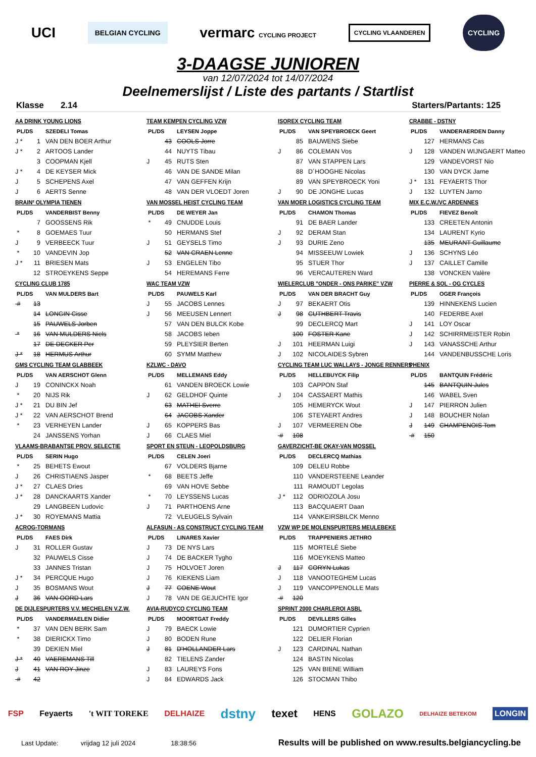UCI BELGIAN CYCLING vermarc CYCLING PROJECT CYCLING VLAANDEREN CYCLING
3-DAAGSE JUNIOREN
van 12/07/2024 tot 14/07/2024
Deelnemerslijst / Liste des partants / Startlist
Klasse 2.14 Starters/Partants: 125
AA DRINK YOUNG LIONS
| PL/DS | | SZEDELI Tomas |
| J * | 1 | VAN DEN BOER Arthur |
| J * | 2 | ARTOOS Lander |
| | 3 | COOPMAN Kjell |
| J * | 4 | DE KEYSER Mick |
| J | 5 | SCHEPENS Axel |
| J | 6 | AERTS Senne |
TEAM KEMPEN CYCLING VZW
| PL/DS | | LEYSEN Joppe |
| | 43 | COOLS Jorre |
| | 44 | NUYTS Tibau |
| J | 45 | RUTS Sten |
| | 46 | VAN DE SANDE Milan |
| | 47 | VAN GEFFEN Krijn |
| | 48 | VAN DER VLOEDT Joren |
ISOREX CYCLING TEAM
| PL/DS | | VAN SPEYBROECK Geert |
| | 85 | BAUWENS Siebe |
| J | 86 | COLEMAN Vos |
| | 87 | VAN STAPPEN Lars |
| | 88 | D´HOOGHE Nicolas |
| | 89 | VAN SPEYBROECK Yoni |
| J | 90 | DE JONGHE Lucas |
CRABBE - DSTNY
| PL/DS | | VANDERAERDEN Danny |
| | 127 | HERMANS Cas |
| J | 128 | VANDEN WIJNGAERT Matteo |
| | 129 | VANDEVORST Nio |
| | 130 | VAN DYCK Jarne |
| J * | 131 | FEYAERTS Thor |
| J | 132 | LUYTEN Jarno |
BRAIN² OLYMPIA TIENEN
| PL/DS | | VANDERBIST Benny |
| | 7 | GOOSSENS Rik |
| * | 8 | GOEMAES Tuur |
| J | 9 | VERBEECK Tuur |
| * | 10 | VANDEVIN Jop |
| J * | 11 | BRIESEN Mats |
| | 12 | STROEYKENS Seppe |
VAN MOSSEL HEIST CYCLING TEAM
| PL/DS | | DE WEYER Jan |
| * | 49 | CNUDDE Louis |
| | 50 | HERMANS Stef |
| J | 51 | GEYSELS Timo |
| | 52 | VAN CRAEN Lenne |
| J | 53 | ENGELEN Tibo |
| | 54 | HEREMANS Ferre |
VAN MOER LOGISTICS CYCLING TEAM
| PL/DS | | CHAMON Thomas |
| | 91 | DE BAER Lander |
| J | 92 | DERAM Stan |
| J | 93 | DURIE Zeno |
| | 94 | MISSEEUW Lowiek |
| | 95 | STUER Thor |
| | 96 | VERCAUTEREN Ward |
MIX E.C.W./VC ARDENNES
| PL/DS | | FIEVEZ Benoît |
| | 133 | CREETEN Antonin |
| | 134 | LAURENT Kyrio |
| | 135 | MEURANT Guillaume |
| J | 136 | SCHYNS Léo |
| J | 137 | CAILLET Camille |
| | 138 | VONCKEN Valère |
CYCLING CLUB 1785
| PL/DS | | VAN MULDERS Bart |
| # | 13 | |
| | 14 | LONGIN Cisse |
| | 15 | PAUWELS Jorben |
| * | 16 | VAN MULDERS Niels |
| | 17 | DE DECKER Per |
| J * | 18 | HERMUS Arthur |
WAC TEAM VZW
| PL/DS | | PAUWELS Karl |
| J | 55 | JACOBS Lennes |
| J | 56 | MEEUSEN Lennert |
| | 57 | VAN DEN BULCK Kobe |
| | 58 | JACOBS Ieben |
| | 59 | PLEYSIER Berten |
| | 60 | SYMM Matthew |
WIELERCLUB "ONDER - ONS PARIKE" VZW
| PL/DS | | VAN DER BRACHT Guy |
| J | 97 | BEKAERT Otis |
| J | 98 | CUTHBERT Travis |
| | 99 | DECLERCQ Mart |
| | 100 | FOSTER Kane |
| J | 101 | HEERMAN Luigi |
| J | 102 | NICOLAIDES Sybren |
PIERRE & SOL - OG CYCLES
| PL/DS | | OGER François |
| | 139 | HINNEKENS Lucien |
| | 140 | FEDERBE Axel |
| J | 141 | LOY Oscar |
| J | 142 | SCHIRRMEISTER Robin |
| J | 143 | VANASSCHE Arthur |
| | 144 | VANDENBUSSCHE Loris |
GMS CYCLING TEAM GLABBEEK
| PL/DS | | VAN AERSCHOT Glenn |
| J | 19 | CONINCKX Noah |
| * | 20 | NIJS Rik |
| J * | 21 | DU BIN Jef |
| J * | 22 | VAN AERSCHOT Brend |
| * | 23 | VERHEYEN Lander |
| | 24 | JANSSENS Yorhan |
KZLWC - DAVO
| PL/DS | | MELLEMANS Eddy |
| | 61 | VANDEN BROECK Lowie |
| J | 62 | GELDHOF Quinte |
| | 63 | MATHEI Sverre |
| | 64 | JACOBS Xander |
| J | 65 | KOPPERS Bas |
| J | 66 | CLAES Miel |
CYCLING TEAM LUC WALLAYS - JONGE RENNERS
| PL/DS | | HELLEBUYCK Filip |
| | 103 | CAPPON Staf |
| J | 104 | CASSAERT Mathis |
| | 105 | HEMERYCK Wout |
| | 106 | STEYAERT Andres |
| J | 107 | VERMEEREN Obe |
| # | 108 | |
PHENIX
| PL/DS | | BANTQUIN Frédéric |
| | 145 | BANTQUIN Jules |
| | 146 | WABEL Sven |
| J | 147 | PIERRON Julien |
| J | 148 | BOUCHER Nolan |
| J | 149 | CHAMPENOIS Tom |
| # | 150 | |
VLAAMS-BRABANTSE PROV. SELECTIE
| PL/DS | | SERIN Hugo |
| * | 25 | BEHETS Ewout |
| J | 26 | CHRISTIAENS Jasper |
| J * | 27 | CLAES Dries |
| J * | 28 | DANCKAARTS Xander |
| | 29 | LANGBEEN Ludovic |
| J * | 30 | ROYEMANS Mattia |
SPORT EN STEUN - LEOPOLDSBURG
| PL/DS | | CELEN Joeri |
| | 67 | VOLDERS Bjarne |
| * | 68 | BEETS Jeffe |
| | 69 | VAN HOVE Sebbe |
| * | 70 | LEYSSENS Lucas |
| J | 71 | PARTHOENS Arne |
| | 72 | VLEUGELS Sylvain |
GAVERZICHT-BE OKAY-VAN MOSSEL
| PL/DS | | DECLERCQ Mathias |
| | 109 | DELEU Robbe |
| | 110 | VANDERSTEENE Leander |
| | 111 | RAMOUDT Legolas |
| J * | 112 | ODRIOZOLA Josu |
| | 113 | BACQUAERT Daan |
| | 114 | VANKEIRSBILCK Menno |
ACROG-TORMANS
| PL/DS | | FAES Dirk |
| J | 31 | ROLLER Gustav |
| | 32 | PAUWELS Cisse |
| | 33 | JANNES Tristan |
| J * | 34 | PERCQUE Hugo |
| J | 35 | BOSMANS Wout |
| J | 36 | VAN OORD Lars |
ALFASUN - AS CONSTRUCT CYCLING TEAM
| PL/DS | | LINARES Xavier |
| J | 73 | DE NYS Lars |
| J | 74 | DE BACKER Tygho |
| J | 75 | HOLVOET Joren |
| J | 76 | KIEKENS Liam |
| J | 77 | COENE Wout |
| J | 78 | VAN DE GEJUCHTE Igor |
VZW WP DE MOLENSPURTERS MEULEBEKE
| PL/DS | | TRAPPENIERS JETHRO |
| | 115 | MORTELÉ Siebe |
| | 116 | MOEYKENS Matteo |
| J | 117 | CORYN Lukas |
| J | 118 | VANOOTEGHEM Lucas |
| J | 119 | VANCOPPENOLLE Mats |
| # | 120 | |
DE DIJLESPURTERS V.V. MECHELEN V.Z.W.
| PL/DS | | VANDERMAELEN Didier |
| * | 37 | VAN DEN BERK Sam |
| * | 38 | DIERICKX Timo |
| | 39 | DEKIEN Miel |
| J * | 40 | VAEREMANS Till |
| J | 41 | VAN ROY Jinze |
| # | 42 | |
AVIA-RUDYCO CYCLING TEAM
| PL/DS | | MOORTGAT Freddy |
| J | 79 | BAECK Lowie |
| J | 80 | BODEN Rune |
| J | 81 | D'HOLLANDER Lars |
| | 82 | TIELENS Zander |
| J | 83 | LAUREYS Fons |
| J | 84 | EDWARDS Jack |
SPRINT 2000 CHARLEROI ASBL
| PL/DS | | DEVILLERS Gilles |
| | 121 | DUMORTIER Cyprien |
| | 122 | DELIER Florian |
| J | 123 | CARDINAL Nathan |
| | 124 | BASTIN Nicolas |
| | 125 | VAN BIENE William |
| | 126 | STOCMAN Thibo |
FSP Feyaerts 't WIT TOREKE DELHAIZE dstny texet HENS GOLAZO DELHAIZE BETEKOM LONGIN
Last Update: vrijdag 12 juli 2024 18:38:56 Results will be published on www.results.belgiancycling.be